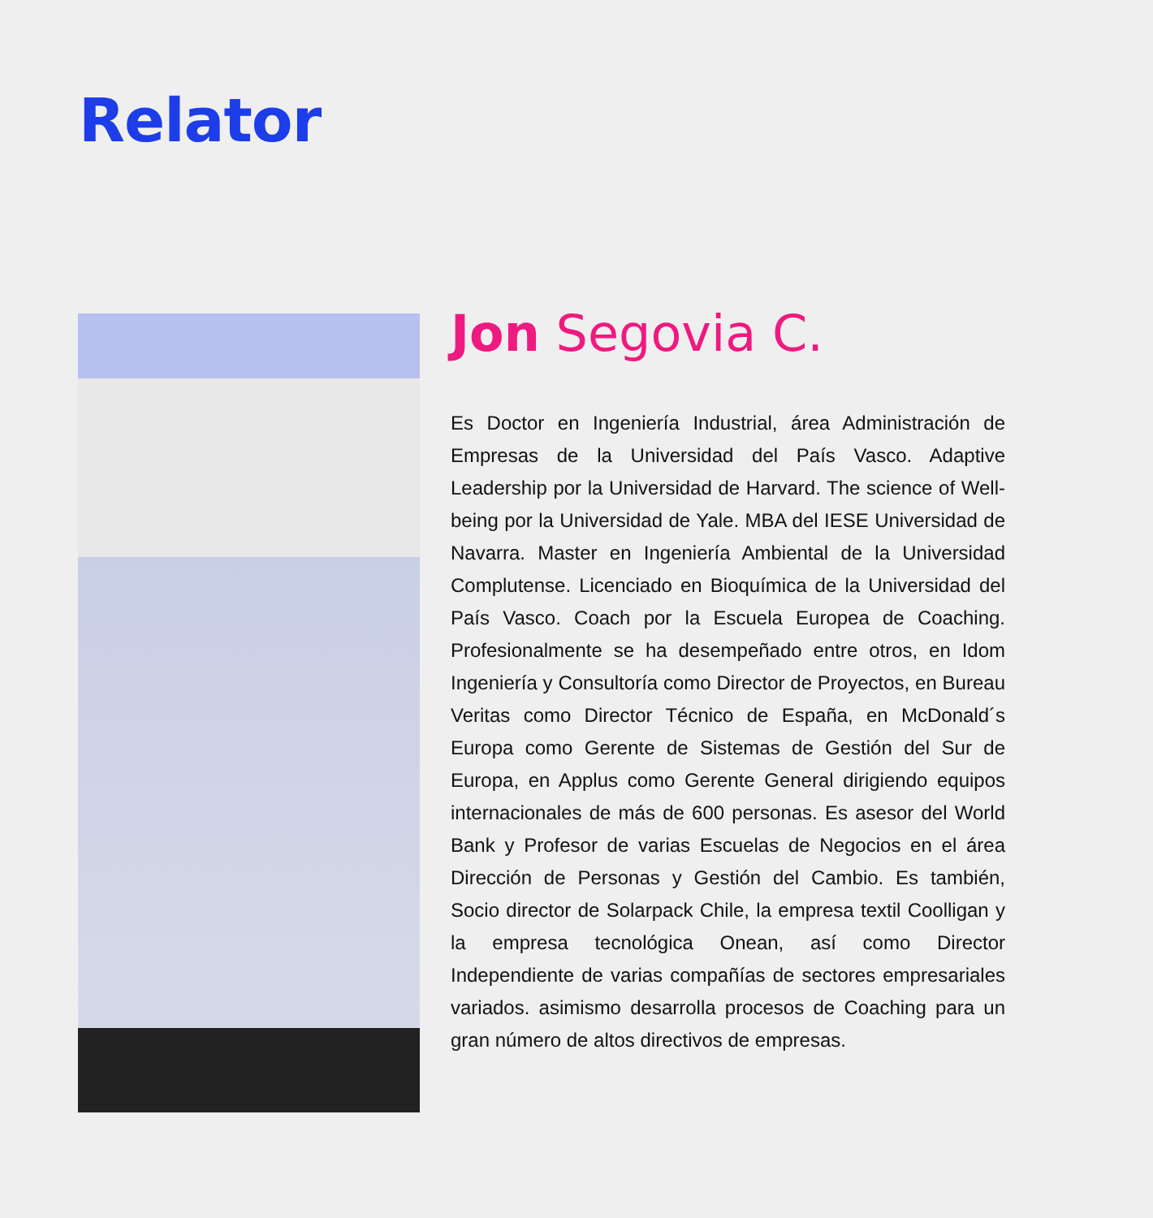Relator
Jon Segovia C.
Es Doctor en Ingeniería Industrial, área Administración de Empresas de la Universidad del País Vasco. Adaptive Leadership por la Universidad de Harvard. The science of Well-being por la Universidad de Yale. MBA del IESE Universidad de Navarra. Master en Ingeniería Ambiental de la Universidad Complutense. Licenciado en Bioquímica de la Universidad del País Vasco. Coach por la Escuela Europea de Coaching. Profesionalmente se ha desempeñado entre otros, en Idom Ingeniería y Consultoría como Director de Proyectos, en Bureau Veritas como Director Técnico de España, en McDonald´s Europa como Gerente de Sistemas de Gestión del Sur de Europa, en Applus como Gerente General dirigiendo equipos internacionales de más de 600 personas. Es asesor del World Bank y Profesor de varias Escuelas de Negocios en el área Dirección de Personas y Gestión del Cambio. Es también, Socio director de Solarpack Chile, la empresa textil Coolligan y la empresa tecnológica Onean, así como Director Independiente de varias compañías de sectores empresariales variados. asimismo desarrolla procesos de Coaching para un gran número de altos directivos de empresas.